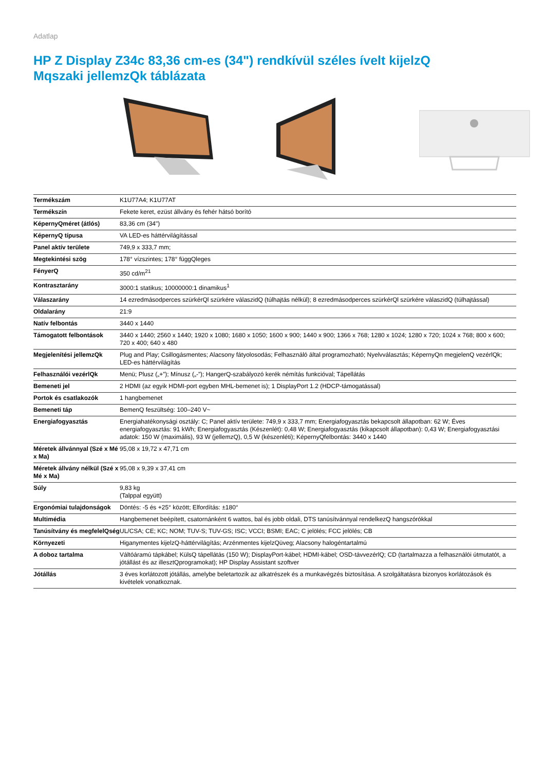Adatlap
HP Z Display Z34c 83,36 cm-es (34") rendkívül széles ívelt kijelzQ
Mqszaki jellemzQk táblázata
| Termékszám | K1U77A4; K1U77AT |
| Termékszín | Fekete keret, ezüst állvány és fehér hátsó borító |
| KépernyQméret (átlós) | 83,36 cm (34") |
| KépernyQ típusa | VA LED-es háttérvilágítással |
| Panel aktív területe | 749,9 x 333,7 mm; |
| Megtekintési szög | 178° vízszintes; 178° függQleges |
| FényerQ | 350 cd/m<sup>2</sup><sup>1</sup> |
| Kontrasztarány | 3000:1 statikus; 10000000:1 dinamikus<sup>1</sup> |
| Válaszarány | 14 ezredmásodperces szürkérQl szürkére válaszidQ (túlhajtás nélkül); 8 ezredmásodperces szürkérQl szürkére válaszidQ (túlhajtással) |
| Oldalarány | 21:9 |
| Natív felbontás | 3440 x 1440 |
| Támogatott felbontások | 3440 x 1440; 2560 x 1440; 1920 x 1080; 1680 x 1050; 1600 x 900; 1440 x 900; 1366 x 768; 1280 x 1024; 1280 x 720; 1024 x 768; 800 x 600; 720 x 400; 640 x 480 |
| Megjelenítési jellemzQk | Plug and Play; Csillogásmentes; Alacsony fátyolosodás; Felhasználó által programozható; Nyelvválasztás; KépernyQn megjelenQ vezérlQk; LED-es háttérvilágítás |
| Felhasználói vezérlQk | Menü; Plusz („+”); Mínusz („-”); HangerQ-szabályozó kerék némítás funkcióval; Tápellátás |
| Bemeneti jel | 2 HDMI (az egyik HDMI-port egyben MHL-bemenet is); 1 DisplayPort 1.2 (HDCP-támogatással) |
| Portok és csatlakozók | 1 hangbemenet |
| Bemeneti táp | BemenQ feszültség: 100–240 V~ |
| Energiafogyasztás | Energiahatékonysági osztály: C; Panel aktív területe: 749,9 x 333,7 mm; Energiafogyasztás bekapcsolt állapotban: 62 W; Éves energiafogyasztás: 91 kWh; Energiafogyasztás (Készenlét): 0,48 W; Energiafogyasztás (kikapcsolt állapotban): 0,43 W; Energiafogyasztási adatok: 150 W (maximális), 93 W (jellemzQ), 0,5 W (készenléti); KépernyQfelbontás: 3440 x 1440 |
| Méretek állvánnyal (Szé x Mé x Ma) | 95,08 x 19,72 x 47,71 cm |
| Méretek állvány nélkül (Szé x Mé x Ma) | 95,08 x 9,39 x 37,41 cm |
| Súly | 9,83 kg (Talppal együtt) |
| Ergonómiai tulajdonságok | Döntés: -5 és +25° között; Elfordítás: ±180° |
| Multimédia | Hangbemenet beépített, csatornánként 6 wattos, bal és jobb oldali, DTS tanúsítvánnyal rendelkezQ hangszórókkal |
| Tanúsítvány és megfelelQség | UL/CSA; CE; KC; NOM; TUV-S; TUV-GS; ISC; VCCI; BSMI; EAC; C jelölés; FCC jelölés; CB |
| Környezeti | Higanymentes kijelzQ-háttérvilágítás; Arzénmentes kijelzQüveg; Alacsony halogéntartalmú |
| A doboz tartalma | Váltóáramú tápkábel; KülsQ tápellátás (150 W); DisplayPort-kábel; HDMI-kábel; OSD-távvezérlQ; CD (tartalmazza a felhasználói útmutatót, a jótállást és az illesztQprogramokat); HP Display Assistant szoftver |
| Jótállás | 3 éves korlátozott jótállás, amelybe beletartozik az alkatrészek és a munkavégzés biztosítása. A szolgáltatásra bizonyos korlátozások és kivételek vonatkoznak. |